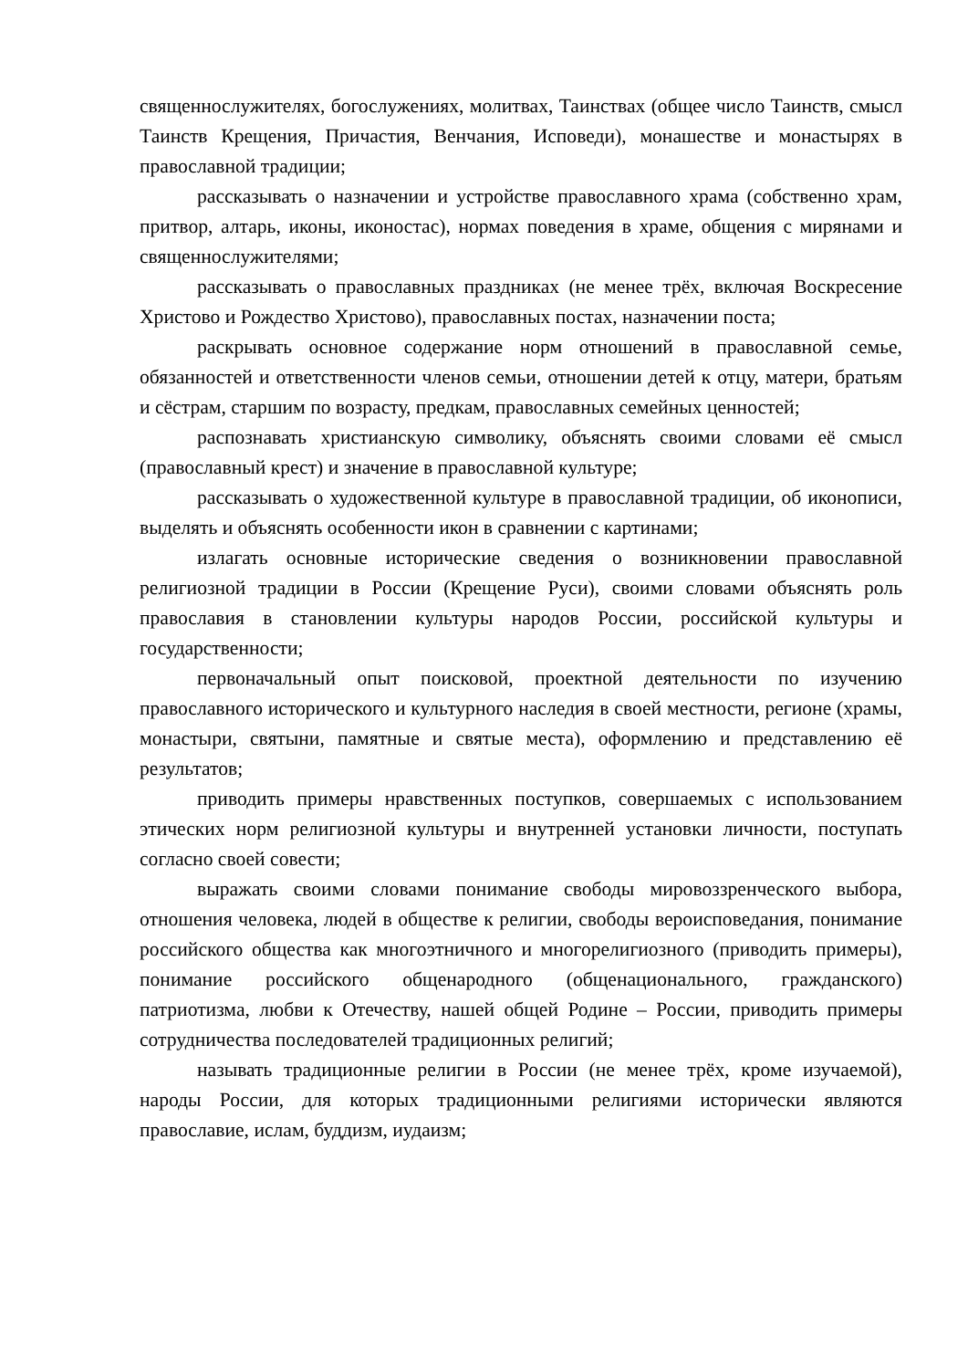священнослужителях, богослужениях, молитвах, Таинствах (общее число Таинств, смысл Таинств Крещения, Причастия, Венчания, Исповеди), монашестве и монастырях в православной традиции;
рассказывать о назначении и устройстве православного храма (собственно храм, притвор, алтарь, иконы, иконостас), нормах поведения в храме, общения с мирянами и священнослужителями;
рассказывать о православных праздниках (не менее трёх, включая Воскресение Христово и Рождество Христово), православных постах, назначении поста;
раскрывать основное содержание норм отношений в православной семье, обязанностей и ответственности членов семьи, отношении детей к отцу, матери, братьям и сёстрам, старшим по возрасту, предкам, православных семейных ценностей;
распознавать христианскую символику, объяснять своими словами её смысл (православный крест) и значение в православной культуре;
рассказывать о художественной культуре в православной традиции, об иконописи, выделять и объяснять особенности икон в сравнении с картинами;
излагать основные исторические сведения о возникновении православной религиозной традиции в России (Крещение Руси), своими словами объяснять роль православия в становлении культуры народов России, российской культуры и государственности;
первоначальный опыт поисковой, проектной деятельности по изучению православного исторического и культурного наследия в своей местности, регионе (храмы, монастыри, святыни, памятные и святые места), оформлению и представлению её результатов;
приводить примеры нравственных поступков, совершаемых с использованием этических норм религиозной культуры и внутренней установки личности, поступать согласно своей совести;
выражать своими словами понимание свободы мировоззренческого выбора, отношения человека, людей в обществе к религии, свободы вероисповедания, понимание российского общества как многоэтничного и многорелигиозного (приводить примеры), понимание российского общенародного (общенационального, гражданского) патриотизма, любви к Отечеству, нашей общей Родине – России, приводить примеры сотрудничества последователей традиционных религий;
называть традиционные религии в России (не менее трёх, кроме изучаемой), народы России, для которых традиционными религиями исторически являются православие, ислам, буддизм, иудаизм;